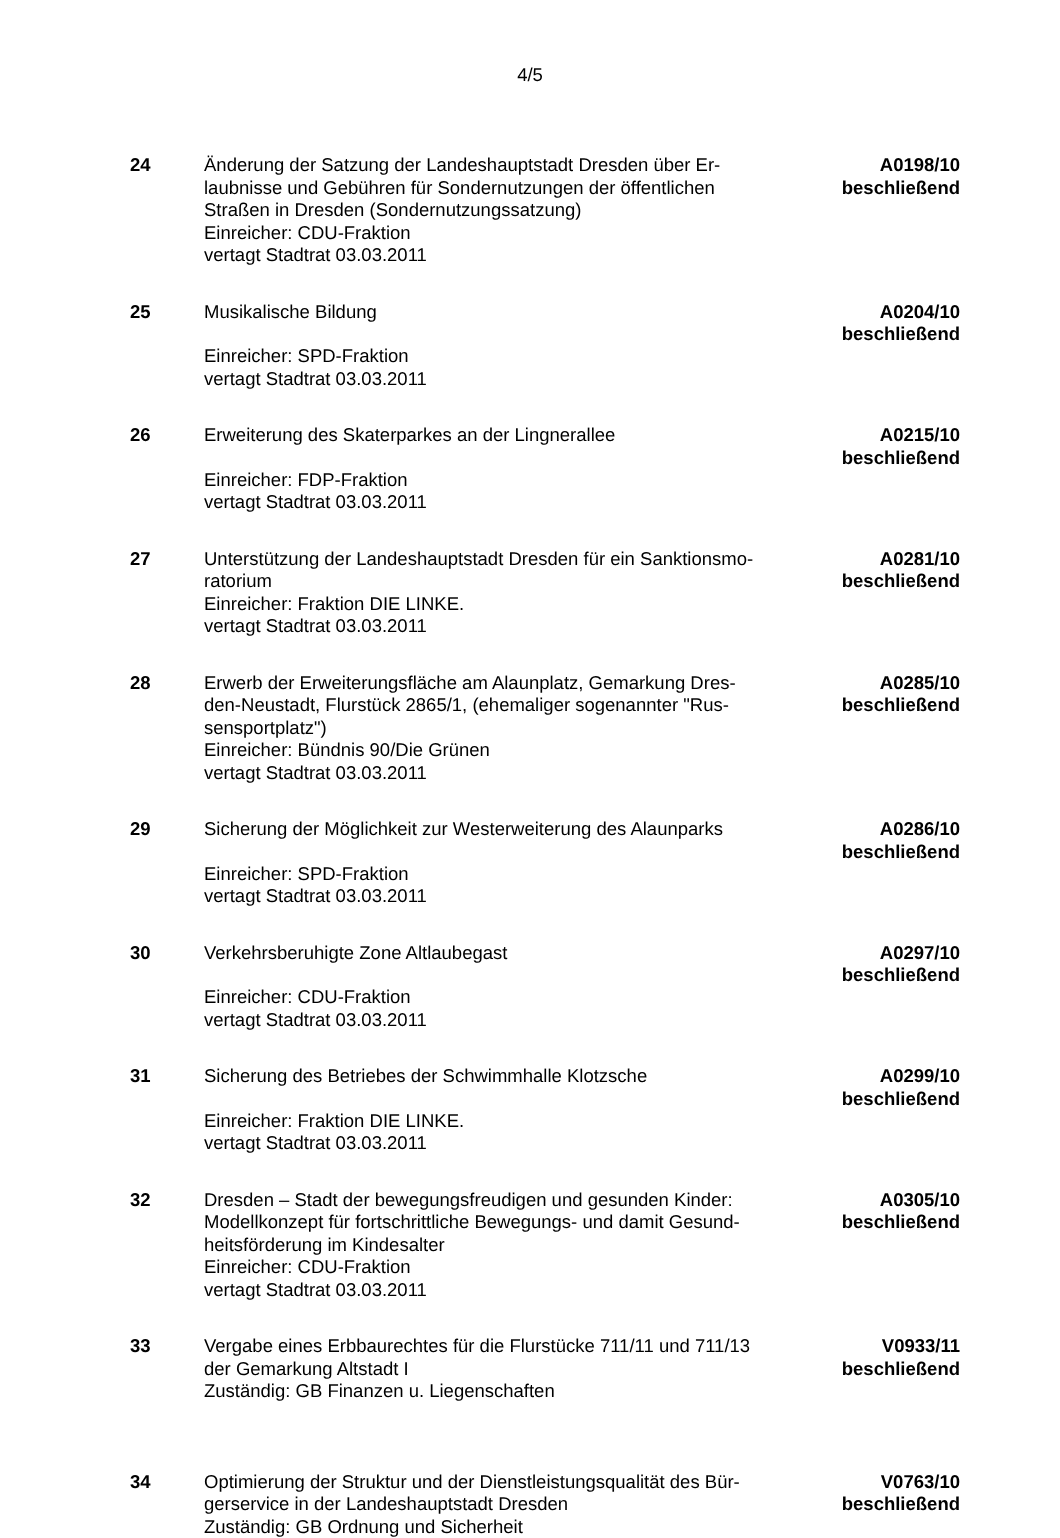4/5
| 24 | Änderung der Satzung der Landeshauptstadt Dresden über Er- laubnisse und Gebühren für Sondernutzungen der öffentlichen Straßen in Dresden (Sondernutzungssatzung) Einreicher: CDU-Fraktion vertagt Stadtrat 03.03.2011 | A0198/10 beschließend |
| 25 | Musikalische Bildung Einreicher: SPD-Fraktion vertagt Stadtrat 03.03.2011 | A0204/10 beschließend |
| 26 | Erweiterung des Skaterparkes an der Lingnerallee Einreicher: FDP-Fraktion vertagt Stadtrat 03.03.2011 | A0215/10 beschließend |
| 27 | Unterstützung der Landeshauptstadt Dresden für ein Sanktionsmo- ratorium Einreicher: Fraktion DIE LINKE. vertagt Stadtrat 03.03.2011 | A0281/10 beschließend |
| 28 | Erwerb der Erweiterungsfläche am Alaunplatz, Gemarkung Dres- den-Neustadt, Flurstück 2865/1, (ehemaliger sogenannter "Rus- sensportplatz") Einreicher: Bündnis 90/Die Grünen vertagt Stadtrat 03.03.2011 | A0285/10 beschließend |
| 29 | Sicherung der Möglichkeit zur Westerweiterung des Alaunparks Einreicher: SPD-Fraktion vertagt Stadtrat 03.03.2011 | A0286/10 beschließend |
| 30 | Verkehrsberuhigte Zone Altlaubegast Einreicher: CDU-Fraktion vertagt Stadtrat 03.03.2011 | A0297/10 beschließend |
| 31 | Sicherung des Betriebes der Schwimmhalle Klotzsche Einreicher: Fraktion DIE LINKE. vertagt Stadtrat 03.03.2011 | A0299/10 beschließend |
| 32 | Dresden – Stadt der bewegungsfreudigen und gesunden Kinder: Modellkonzept für fortschrittliche Bewegungs- und damit Gesund- heitsförderung im Kindesalter Einreicher: CDU-Fraktion vertagt Stadtrat 03.03.2011 | A0305/10 beschließend |
| 33 | Vergabe eines Erbbaurechtes für die Flurstücke 711/11 und 711/13 der Gemarkung Altstadt I Zuständig: GB Finanzen u. Liegenschaften | V0933/11 beschließend |
| 34 | Optimierung der Struktur und der Dienstleistungsqualität des Bür- gerservice in der Landeshauptstadt Dresden Zuständig: GB Ordnung und Sicherheit | V0763/10 beschließend |